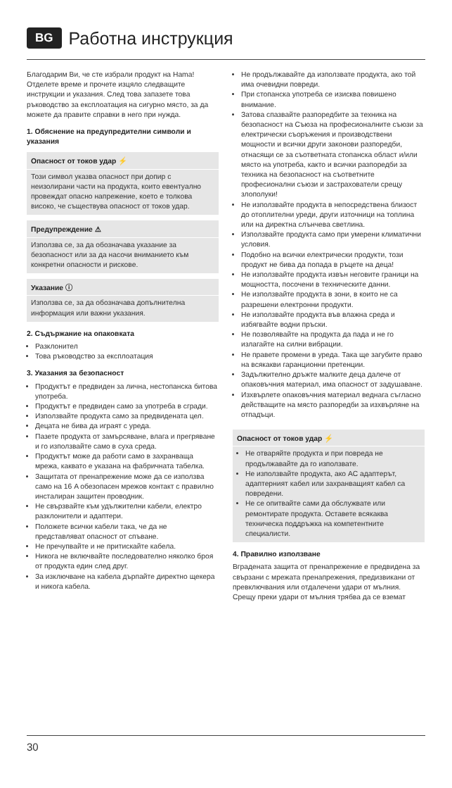BG Работна инструкция
Благодарим Ви, че сте избрали продукт на Hama! Отделете време и прочете изцяло следващите инструкции и указания. След това запазете това ръководство за експлоатация на сигурно място, за да можете да правите справки в него при нужда.
1. Обяснение на предупредителни символи и указания
Опасност от токов удар ⚡
Този символ указва опасност при допир с неизолирани части на продукта, които евентуално провеждат опасно напрежение, което е толкова високо, че съществува опасност от токов удар.
Предупреждение ⚠
Използва се, за да обозначава указание за безопасност или за да насочи вниманието към конкретни опасности и рискове.
Указание ⓘ
Използва се, за да обозначава допълнителна информация или важни указания.
2. Съдържание на опаковката
Разклонител
Това ръководство за експлоатация
3. Указания за безопасност
Продуктът е предвиден за лична, нестопанска битова употреба.
Продуктът е предвиден само за употреба в сгради.
Използвайте продукта само за предвидената цел.
Децата не бива да играят с уреда.
Пазете продукта от замърсяване, влага и прегряване и го използвайте само в суха среда.
Продуктът може да работи само в захранваща мрежа, каквато е указана на фабричната табелка.
Защитата от пренапрежение може да се използва само на 16 A обезопасен мрежов контакт с правилно инсталиран защитен проводник.
Не свързвайте към удължителни кабели, електро разклонители и адаптери.
Положете всички кабели така, че да не представляват опасност от спъване.
Не пречупвайте и не притискайте кабела.
Никога не включвайте последователно няколко броя от продукта един след друг.
За изключване на кабела дърпайте директно щекера и никога кабела.
Не продължавайте да използвате продукта, ако той има очевидни повреди.
При стопанска употреба се изисква повишено внимание.
Затова спазвайте разпоредбите за техника на безопасност на Съюза на професионалните съюзи за електрически съоръжения и производствени мощности и всички други законови разпоредби, отнасящи се за съответната стопанска област и/или място на употреба, както и всички разпоредби за техника на безопасност на съответните професионални съюзи и застрахователи срещу злополуки!
Не използвайте продукта в непосредствена близост до отоплителни уреди, други източници на топлина или на директна слънчева светлина.
Използвайте продукта само при умерени климатични условия.
Подобно на всички електрически продукти, този продукт не бива да попада в ръцете на деца!
Не използвайте продукта извън неговите граници на мощността, посочени в техническите данни.
Не използвайте продукта в зони, в които не са разрешени електронни продукти.
Не използвайте продукта във влажна среда и избягвайте водни пръски.
Не позволявайте на продукта да пада и не го излагайте на силни вибрации.
Не правете промени в уреда. Така ще загубите право на всякакви гаранционни претенции.
Задължително дръжте малките деца далече от опаковъчния материал, има опасност от задушаване.
Изхвърлете опаковъчния материал веднага съгласно действащите на място разпоредби за изхвърляне на отпадъци.
Опасност от токов удар ⚡
Не отваряйте продукта и при повреда не продължавайте да го използвате.
Не използвайте продукта, ако AC адаптерът, адаптерният кабел или захранващият кабел са повредени.
Не се опитвайте сами да обслужвате или ремонтирате продукта. Оставете всякаква техническа поддръжка на компетентните специалисти.
4. Правилно използване
Вградената защита от пренапрежение е предвидена за свързани с мрежата пренапрежения, предизвикани от превключвания или отдалечени удари от мълния. Срещу преки удари от мълния трябва да се вземат
30